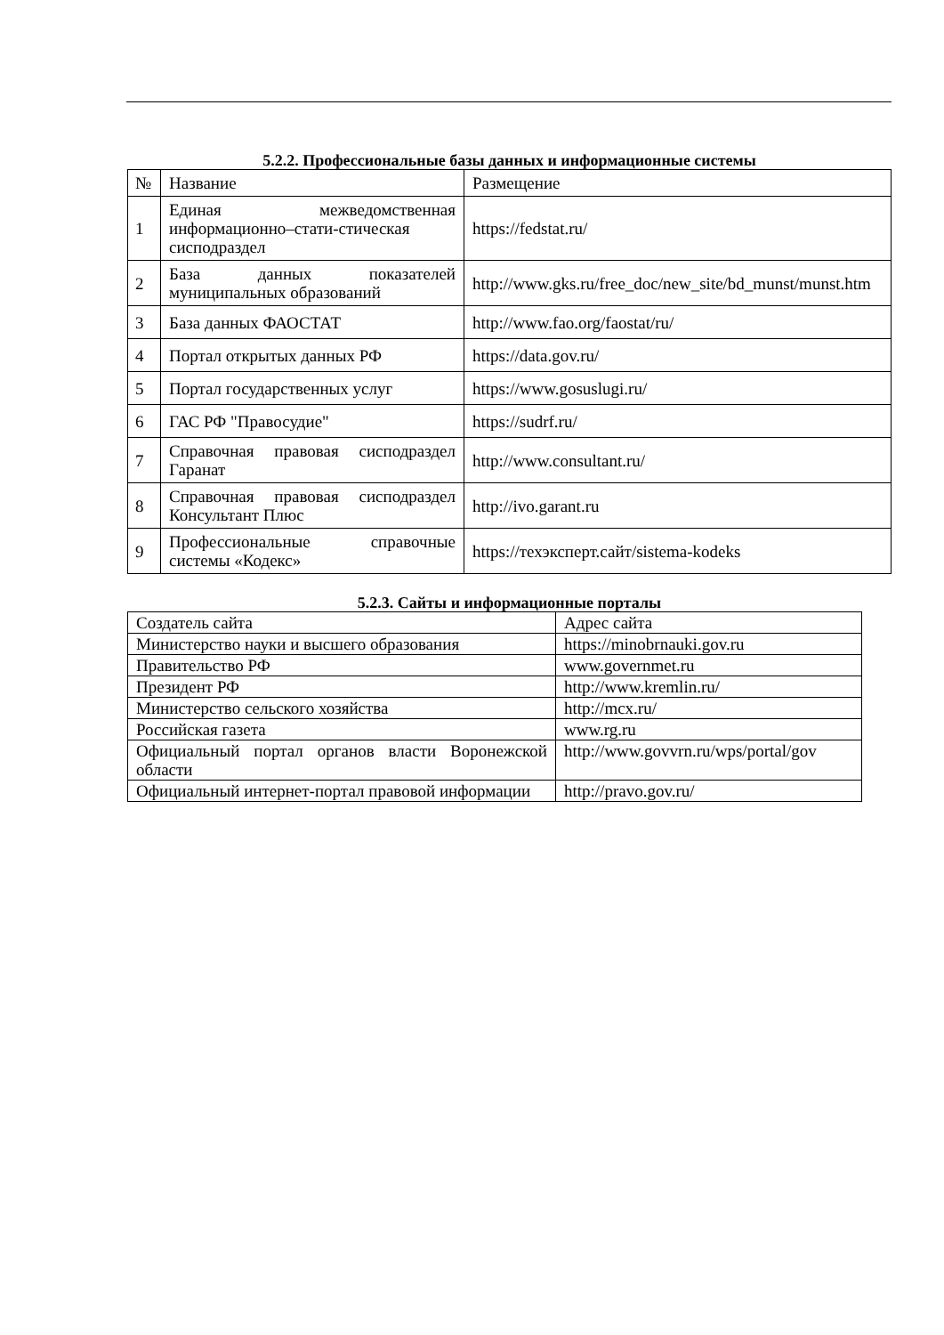5.2.2. Профессиональные базы данных и информационные системы
| № | Название | Размещение |
| --- | --- | --- |
| 1 | Единая межведомственная информационно–стати-стическая сисподраздел | https://fedstat.ru/ |
| 2 | База данных показателей муниципальных образований | http://www.gks.ru/free_doc/new_site/bd_munst/munst.htm |
| 3 | База данных ФАОСТАТ | http://www.fao.org/faostat/ru/ |
| 4 | Портал открытых данных РФ | https://data.gov.ru/ |
| 5 | Портал государственных услуг | https://www.gosuslugi.ru/ |
| 6 | ГАС РФ "Правосудие" | https://sudrf.ru/ |
| 7 | Справочная правовая сисподраздел Гаранат | http://www.consultant.ru/ |
| 8 | Справочная правовая сисподраздел Консультант Плюс | http://ivo.garant.ru |
| 9 | Профессиональные справочные системы «Кодекс» | https://техэксперт.сайт/sistema-kodeks |
5.2.3. Сайты и информационные порталы
| Создатель сайта | Адрес сайта |
| --- | --- |
| Министерство науки и высшего образования | https://minobrnauki.gov.ru |
| Правительство РФ | www.governmet.ru |
| Президент РФ | http://www.kremlin.ru/ |
| Министерство сельского хозяйства | http://mcx.ru/ |
| Российская газета | www.rg.ru |
| Официальный портал органов власти Воронежской области | http://www.govvrn.ru/wps/portal/gov |
| Официальный интернет-портал правовой информации | http://pravo.gov.ru/ |